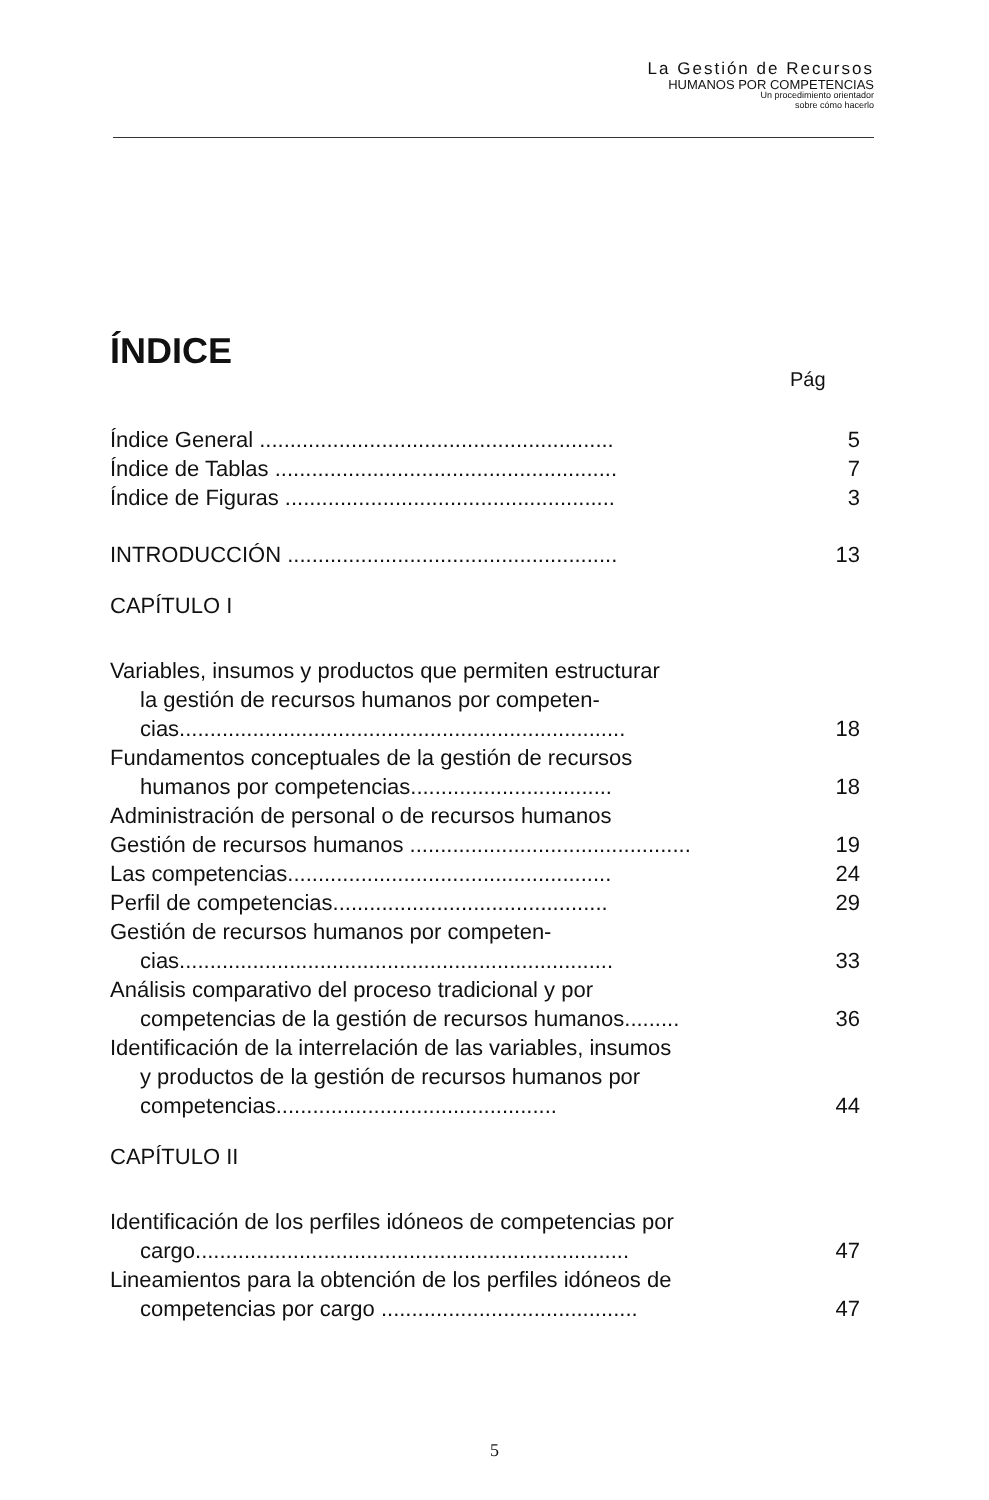La Gestión de Recursos
HUMANOS POR COMPETENCIAS
Un procedimiento orientador
sobre cómo hacerlo
ÍNDICE
Pág
Índice General .......................................................... 5
Índice de Tablas ........................................................ 7
Índice de Figuras ...................................................... 3
INTRODUCCIÓN ...................................................... 13
CAPÍTULO I
Variables, insumos y productos que permiten estructurar
la gestión de recursos humanos por competen-cias......................................................................... 18
Fundamentos conceptuales de la gestión de recursos
humanos por competencias................................. 18
Administración de personal o de recursos humanos
Gestión de recursos humanos .............................................. 19
Las competencias..................................................... 24
Perfil de competencias............................................. 29
Gestión de recursos humanos por competen-
cias....................................................................... 33
Análisis comparativo del proceso tradicional y por
competencias de la gestión de recursos humanos......... 36
Identificación de la interrelación de las variables, insumos
y productos de la gestión de recursos humanos por competencias.............................................. 44
CAPÍTULO II
Identificación de los perfiles idóneos de competencias por
cargo....................................................................... 47
Lineamientos para la obtención de los perfiles idóneos de
competencias por cargo .......................................... 47
5